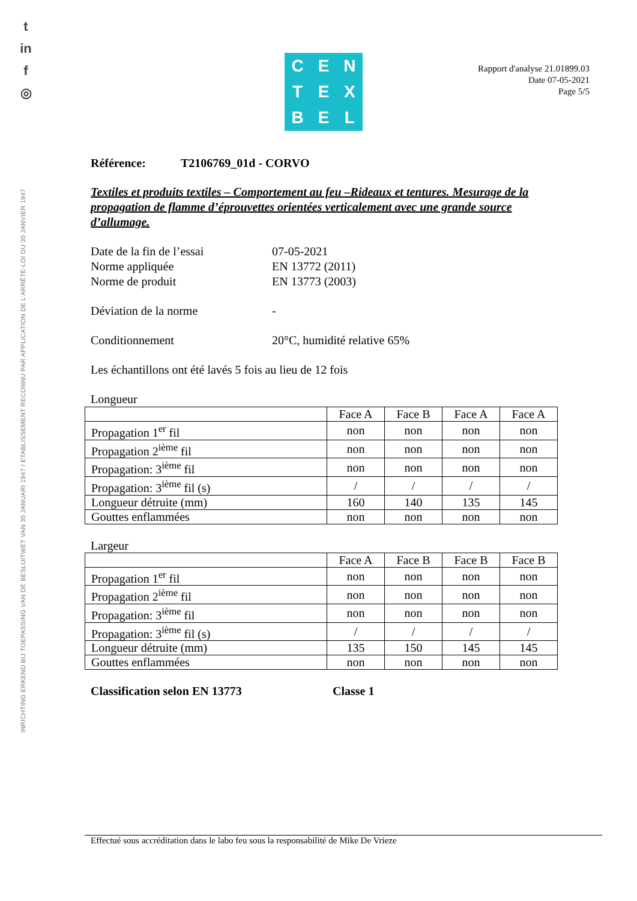t
in
f
◎
INRICHTING ERKEND BIJ TOEPASSING VAN DE BESLUITWET VAN 30 JANUARI 1947 / ETABLISSEMENT RECONNU PAR APPLICATION DE L'ARRÊTE-LOI DU 30 JANVIER 1947
CENTEXBEL
Rapport d'analyse 21.01899.03
Date 07-05-2021
Page 5/5
Référence: T2106769_01d - CORVO
Textiles et produits textiles – Comportement au feu –Rideaux et tentures. Mesurage de la propagation de flamme d’éprouvettes orientées verticalement avec une grande source d’allumage.
Date de la fin de l’essai 07-05-2021
Norme appliquée EN 13772 (2011)
Norme de produit EN 13773 (2003)
Déviation de la norme -
Conditionnement 20°C, humidité relative 65%
Les échantillons ont été lavés 5 fois au lieu de 12 fois
Longueur
| | Face A | Face B | Face A | Face A |
| Propagation 1<sup>er</sup> fil | non | non | non | non |
| Propagation 2<sup>ième</sup> fil | non | non | non | non |
| Propagation: 3<sup>ième</sup> fil | non | non | non | non |
| Propagation: 3<sup>ième</sup> fil (s) | / | / | / | / |
| Longueur détruite (mm) | 160 | 140 | 135 | 145 |
| Gouttes enflammées | non | non | non | non |
Largeur
| | Face A | Face B | Face B | Face B |
| Propagation 1<sup>er</sup> fil | non | non | non | non |
| Propagation 2<sup>ième</sup> fil | non | non | non | non |
| Propagation: 3<sup>ième</sup> fil | non | non | non | non |
| Propagation: 3<sup>ième</sup> fil (s) | / | / | / | / |
| Longueur détruite (mm) | 135 | 150 | 145 | 145 |
| Gouttes enflammées | non | non | non | non |
Classification selon EN 13773 Classe 1
Effectué sous accréditation dans le labo feu sous la responsabilité de Mike De Vrieze